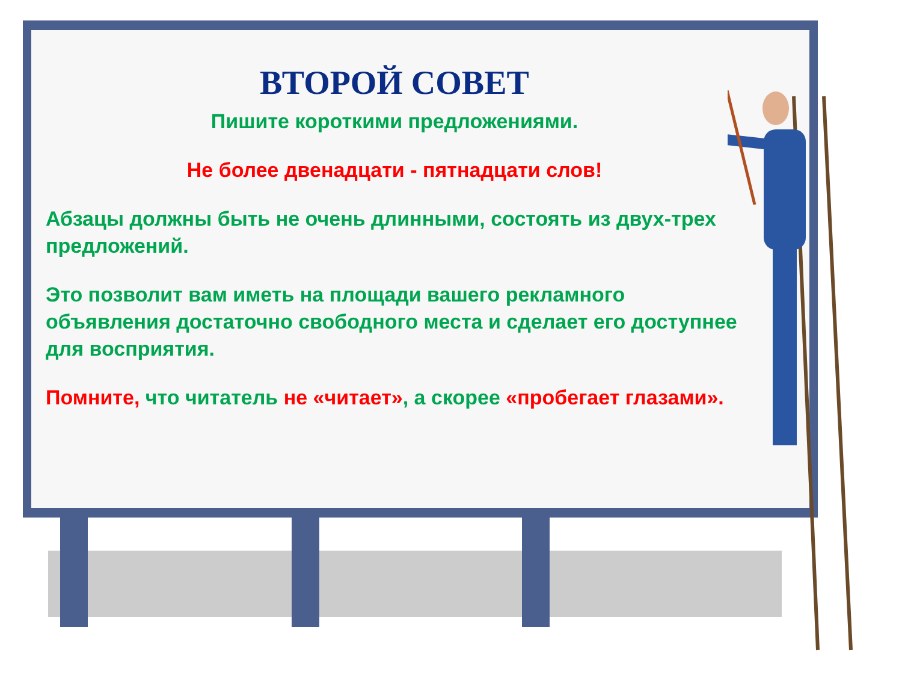ВТОРОЙ СОВЕТ
Пишите короткими предложениями.
Не более двенадцати - пятнадцати слов!
Абзацы должны быть не очень длинными, состоять из двух-трех предложений.
Это позволит вам иметь на площади вашего рекламного объявления достаточно свободного места и сделает его доступнее для восприятия.
Помните, что читатель не «читает», а скорее «пробегает глазами».